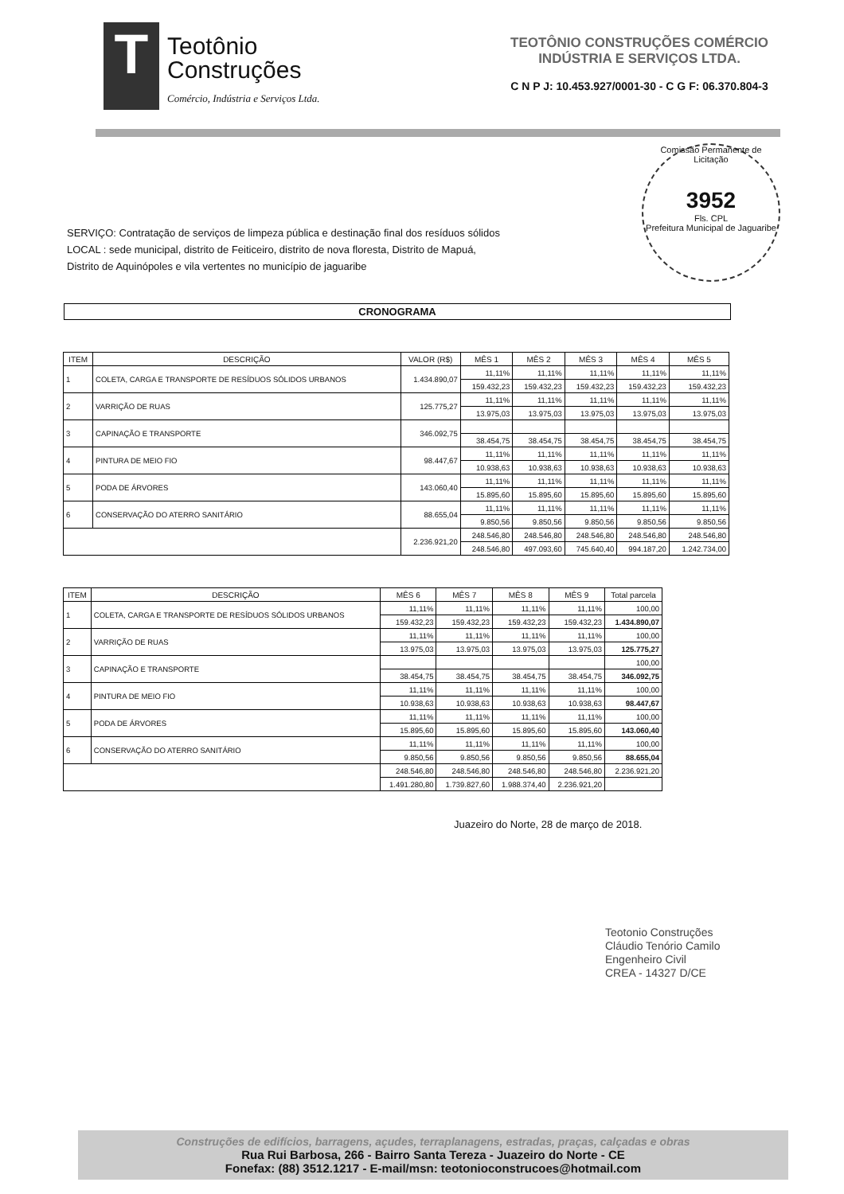T
Teotônio
Construções
Comércio, Indústria e Serviços Ltda.
TEOTÔNIO CONSTRUÇÕES COMÉRCIO
INDÚSTRIA E SERVIÇOS LTDA.
C N P J: 10.453.927/0001-30 - C G F: 06.370.804-3
Comissão Permanente de Licitação
3952
Fls. CPL
Prefeitura Municipal de Jaguaribe
SERVIÇO: Contratação de serviços de limpeza pública e destinação final dos resíduos sólidos
LOCAL : sede municipal, distrito de Feiticeiro, distrito de nova floresta, Distrito de Mapuá,
Distrito de Aquinópoles e vila vertentes no município de jaguaribe
CRONOGRAMA
| ITEM | DESCRIÇÃO | VALOR (R$) | MÊS 1 | MÊS 2 | MÊS 3 | MÊS 4 | MÊS 5 |
| --- | --- | --- | --- | --- | --- | --- | --- |
| 1 | COLETA, CARGA E TRANSPORTE DE RESÍDUOS SÓLIDOS URBANOS | 1.434.890,07 | 11,11% | 11,11% | 11,11% | 11,11% | 11,11% |
| | | | 159.432,23 | 159.432,23 | 159.432,23 | 159.432,23 | 159.432,23 |
| 2 | VARRIÇÃO DE RUAS | 125.775,27 | 11,11% | 11,11% | 11,11% | 11,11% | 11,11% |
| | | | 13.975,03 | 13.975,03 | 13.975,03 | 13.975,03 | 13.975,03 |
| 3 | CAPINAÇÃO E TRANSPORTE | 346.092,75 | | | | | |
| | | | 38.454,75 | 38.454,75 | 38.454,75 | 38.454,75 | 38.454,75 |
| 4 | PINTURA DE MEIO FIO | 98.447,67 | 11,11% | 11,11% | 11,11% | 11,11% | 11,11% |
| | | | 10.938,63 | 10.938,63 | 10.938,63 | 10.938,63 | 10.938,63 |
| 5 | PODA DE ÁRVORES | 143.060,40 | 11,11% | 11,11% | 11,11% | 11,11% | 11,11% |
| | | | 15.895,60 | 15.895,60 | 15.895,60 | 15.895,60 | 15.895,60 |
| 6 | CONSERVAÇÃO DO ATERRO SANITÁRIO | 88.655,04 | 11,11% | 11,11% | 11,11% | 11,11% | 11,11% |
| | | | 9.850,56 | 9.850,56 | 9.850,56 | 9.850,56 | 9.850,56 |
| | | 2.236.921,20 | 248.546,80 | 248.546,80 | 248.546,80 | 248.546,80 | 248.546,80 |
| | | | 248.546,80 | 497.093,60 | 745.640,40 | 994.187,20 | 1.242.734,00 |
| ITEM | DESCRIÇÃO | MÊS 6 | MÊS 7 | MÊS 8 | MÊS 9 | Total parcela |
| --- | --- | --- | --- | --- | --- | --- |
| 1 | COLETA, CARGA E TRANSPORTE DE RESÍDUOS SÓLIDOS URBANOS | 11,11% | 11,11% | 11,11% | 11,11% | 100,00 |
| | | 159.432,23 | 159.432,23 | 159.432,23 | 159.432,23 | 1.434.890,07 |
| 2 | VARRIÇÃO DE RUAS | 11,11% | 11,11% | 11,11% | 11,11% | 100,00 |
| | | 13.975,03 | 13.975,03 | 13.975,03 | 13.975,03 | 125.775,27 |
| 3 | CAPINAÇÃO E TRANSPORTE | | | | | 100,00 |
| | | 38.454,75 | 38.454,75 | 38.454,75 | 38.454,75 | 346.092,75 |
| 4 | PINTURA DE MEIO FIO | 11,11% | 11,11% | 11,11% | 11,11% | 100,00 |
| | | 10.938,63 | 10.938,63 | 10.938,63 | 10.938,63 | 98.447,67 |
| 5 | PODA DE ÁRVORES | 11,11% | 11,11% | 11,11% | 11,11% | 100,00 |
| | | 15.895,60 | 15.895,60 | 15.895,60 | 15.895,60 | 143.060,40 |
| 6 | CONSERVAÇÃO DO ATERRO SANITÁRIO | 11,11% | 11,11% | 11,11% | 11,11% | 100,00 |
| | | 9.850,56 | 9.850,56 | 9.850,56 | 9.850,56 | 88.655,04 |
| | | 248.546,80 | 248.546,80 | 248.546,80 | 248.546,80 | 2.236.921,20 |
| | | 1.491.280,80 | 1.739.827,60 | 1.988.374,40 | 2.236.921,20 | |
Juazeiro do Norte, 28 de março de 2018.
Teotonio Construções
Cláudio Tenório Camilo
Engenheiro Civil
CREA - 14327 D/CE
Construções de edifícios, barragens, açudes, terraplanagens, estradas, praças, calçadas e obras
Rua Rui Barbosa, 266 - Bairro Santa Tereza - Juazeiro do Norte - CE
Fonefax: (88) 3512.1217 - E-mail/msn: teotonioconstrucoes@hotmail.com